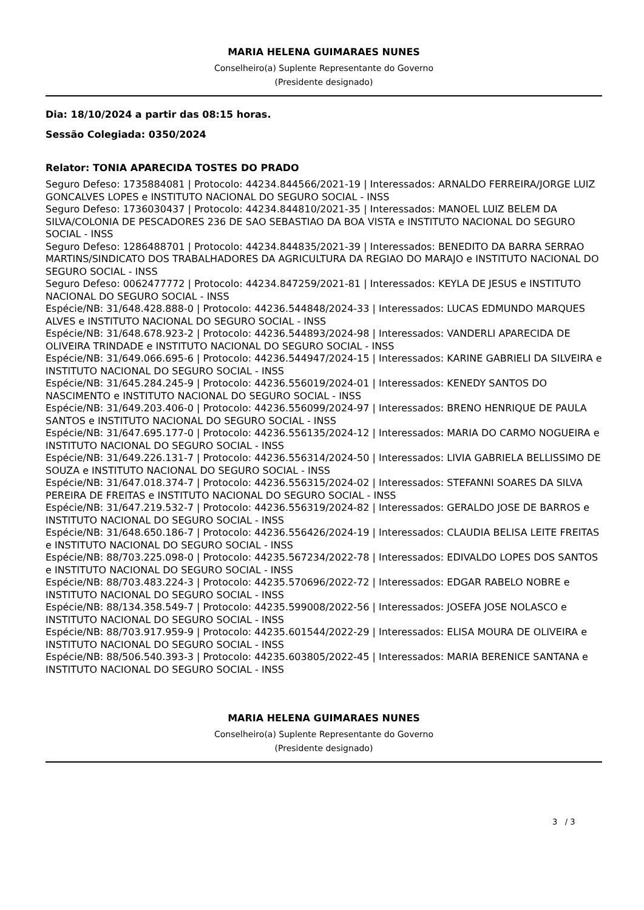MARIA HELENA GUIMARAES NUNES
Conselheiro(a) Suplente Representante do Governo
(Presidente designado)
Dia: 18/10/2024 a partir das 08:15 horas.
Sessão Colegiada: 0350/2024
Relator: TONIA APARECIDA TOSTES DO PRADO
Seguro Defeso: 1735884081 | Protocolo: 44234.844566/2021-19 | Interessados: ARNALDO FERREIRA/JORGE LUIZ GONCALVES LOPES e INSTITUTO NACIONAL DO SEGURO SOCIAL - INSS
Seguro Defeso: 1736030437 | Protocolo: 44234.844810/2021-35 | Interessados: MANOEL LUIZ BELEM DA SILVA/COLONIA DE PESCADORES 236 DE SAO SEBASTIAO DA BOA VISTA e INSTITUTO NACIONAL DO SEGURO SOCIAL - INSS
Seguro Defeso: 1286488701 | Protocolo: 44234.844835/2021-39 | Interessados: BENEDITO DA BARRA SERRAO MARTINS/SINDICATO DOS TRABALHADORES DA AGRICULTURA DA REGIAO DO MARAJO e INSTITUTO NACIONAL DO SEGURO SOCIAL - INSS
Seguro Defeso: 0062477772 | Protocolo: 44234.847259/2021-81 | Interessados: KEYLA DE JESUS e INSTITUTO NACIONAL DO SEGURO SOCIAL - INSS
Espécie/NB: 31/648.428.888-0 | Protocolo: 44236.544848/2024-33 | Interessados: LUCAS EDMUNDO MARQUES ALVES e INSTITUTO NACIONAL DO SEGURO SOCIAL - INSS
Espécie/NB: 31/648.678.923-2 | Protocolo: 44236.544893/2024-98 | Interessados: VANDERLI APARECIDA DE OLIVEIRA TRINDADE e INSTITUTO NACIONAL DO SEGURO SOCIAL - INSS
Espécie/NB: 31/649.066.695-6 | Protocolo: 44236.544947/2024-15 | Interessados: KARINE GABRIELI DA SILVEIRA e INSTITUTO NACIONAL DO SEGURO SOCIAL - INSS
Espécie/NB: 31/645.284.245-9 | Protocolo: 44236.556019/2024-01 | Interessados: KENEDY SANTOS DO NASCIMENTO e INSTITUTO NACIONAL DO SEGURO SOCIAL - INSS
Espécie/NB: 31/649.203.406-0 | Protocolo: 44236.556099/2024-97 | Interessados: BRENO HENRIQUE DE PAULA SANTOS e INSTITUTO NACIONAL DO SEGURO SOCIAL - INSS
Espécie/NB: 31/647.695.177-0 | Protocolo: 44236.556135/2024-12 | Interessados: MARIA DO CARMO NOGUEIRA e INSTITUTO NACIONAL DO SEGURO SOCIAL - INSS
Espécie/NB: 31/649.226.131-7 | Protocolo: 44236.556314/2024-50 | Interessados: LIVIA GABRIELA BELLISSIMO DE SOUZA e INSTITUTO NACIONAL DO SEGURO SOCIAL - INSS
Espécie/NB: 31/647.018.374-7 | Protocolo: 44236.556315/2024-02 | Interessados: STEFANNI SOARES DA SILVA PEREIRA DE FREITAS e INSTITUTO NACIONAL DO SEGURO SOCIAL - INSS
Espécie/NB: 31/647.219.532-7 | Protocolo: 44236.556319/2024-82 | Interessados: GERALDO JOSE DE BARROS e INSTITUTO NACIONAL DO SEGURO SOCIAL - INSS
Espécie/NB: 31/648.650.186-7 | Protocolo: 44236.556426/2024-19 | Interessados: CLAUDIA BELISA LEITE FREITAS e INSTITUTO NACIONAL DO SEGURO SOCIAL - INSS
Espécie/NB: 88/703.225.098-0 | Protocolo: 44235.567234/2022-78 | Interessados: EDIVALDO LOPES DOS SANTOS e INSTITUTO NACIONAL DO SEGURO SOCIAL - INSS
Espécie/NB: 88/703.483.224-3 | Protocolo: 44235.570696/2022-72 | Interessados: EDGAR RABELO NOBRE e INSTITUTO NACIONAL DO SEGURO SOCIAL - INSS
Espécie/NB: 88/134.358.549-7 | Protocolo: 44235.599008/2022-56 | Interessados: JOSEFA JOSE NOLASCO e INSTITUTO NACIONAL DO SEGURO SOCIAL - INSS
Espécie/NB: 88/703.917.959-9 | Protocolo: 44235.601544/2022-29 | Interessados: ELISA MOURA DE OLIVEIRA e INSTITUTO NACIONAL DO SEGURO SOCIAL - INSS
Espécie/NB: 88/506.540.393-3 | Protocolo: 44235.603805/2022-45 | Interessados: MARIA BERENICE SANTANA e INSTITUTO NACIONAL DO SEGURO SOCIAL - INSS
MARIA HELENA GUIMARAES NUNES
Conselheiro(a) Suplente Representante do Governo
(Presidente designado)
3 / 3